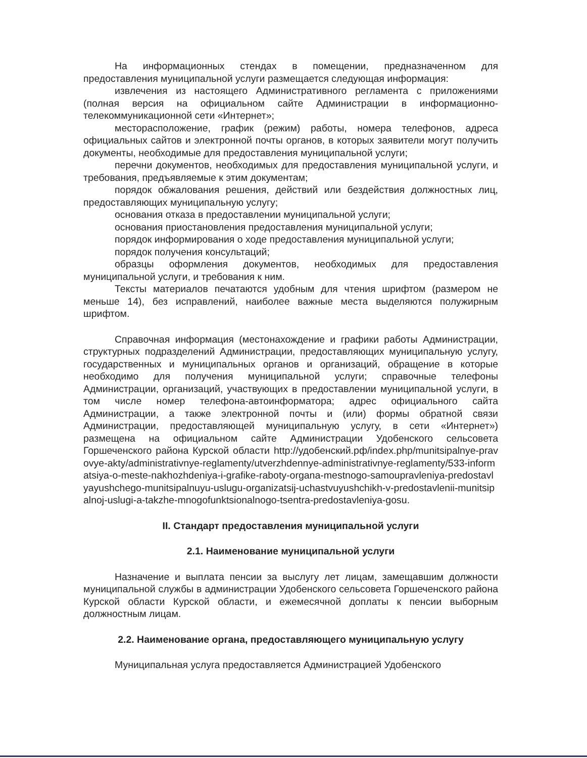На информационных стендах в помещении, предназначенном для предоставления муниципальной услуги размещается следующая информация:
извлечения из настоящего Административного регламента с приложениями (полная версия на официальном сайте Администрации в информационно-телекоммуникационной сети «Интернет»;
месторасположение, график (режим) работы, номера телефонов, адреса официальных сайтов и электронной почты органов, в которых заявители могут получить документы, необходимые для предоставления муниципальной услуги;
перечни документов, необходимых для предоставления муниципальной услуги, и требования, предъявляемые к этим документам;
порядок обжалования решения, действий или бездействия должностных лиц, предоставляющих муниципальную услугу;
основания отказа в предоставлении муниципальной услуги;
основания приостановления предоставления муниципальной услуги;
порядок информирования о ходе предоставления муниципальной услуги;
порядок получения консультаций;
образцы оформления документов, необходимых для предоставления муниципальной услуги, и требования к ним.
Тексты материалов печатаются удобным для чтения шрифтом (размером не меньше 14), без исправлений, наиболее важные места выделяются полужирным шрифтом.
Справочная информация (местонахождение и графики работы Администрации, структурных подразделений Администрации, предоставляющих муниципальную услугу, государственных и муниципальных органов и организаций, обращение в которые необходимо для получения муниципальной услуги; справочные телефоны Администрации, организаций, участвующих в предоставлении муниципальной услуги, в том числе номер телефона-автоинформатора; адрес официального сайта Администрации, а также электронной почты и (или) формы обратной связи Администрации, предоставляющей муниципальную услугу, в сети «Интернет») размещена на официальном сайте Администрации Удобенского сельсовета Горшеченского района Курской области http://удобенский.рф/index.php/munitsipalnye-pravovye-akty/administrativnye-reglamenty/utverzhdennye-administrativnye-reglamenty/533-informatsiya-o-meste-nakhozhdeniya-i-grafike-raboty-organa-mestnogo-samoupravleniya-predostavlyayushchego-munitsipalnuyu-uslugu-organizatsij-uchastvuyushchikh-v-predostavlenii-munitsipalnoj-uslugi-a-takzhe-mnogofunktsionalnogo-tsentra-predostavleniya-gosu.
II. Стандарт предоставления муниципальной услуги
2.1. Наименование муниципальной услуги
Назначение и выплата пенсии за выслугу лет лицам, замещавшим должности муниципальной службы в администрации Удобенского сельсовета Горшеченского района Курской области Курской области, и ежемесячной доплаты к пенсии выборным должностным лицам.
2.2. Наименование органа, предоставляющего муниципальную услугу
Муниципальная услуга предоставляется Администрацией Удобенского